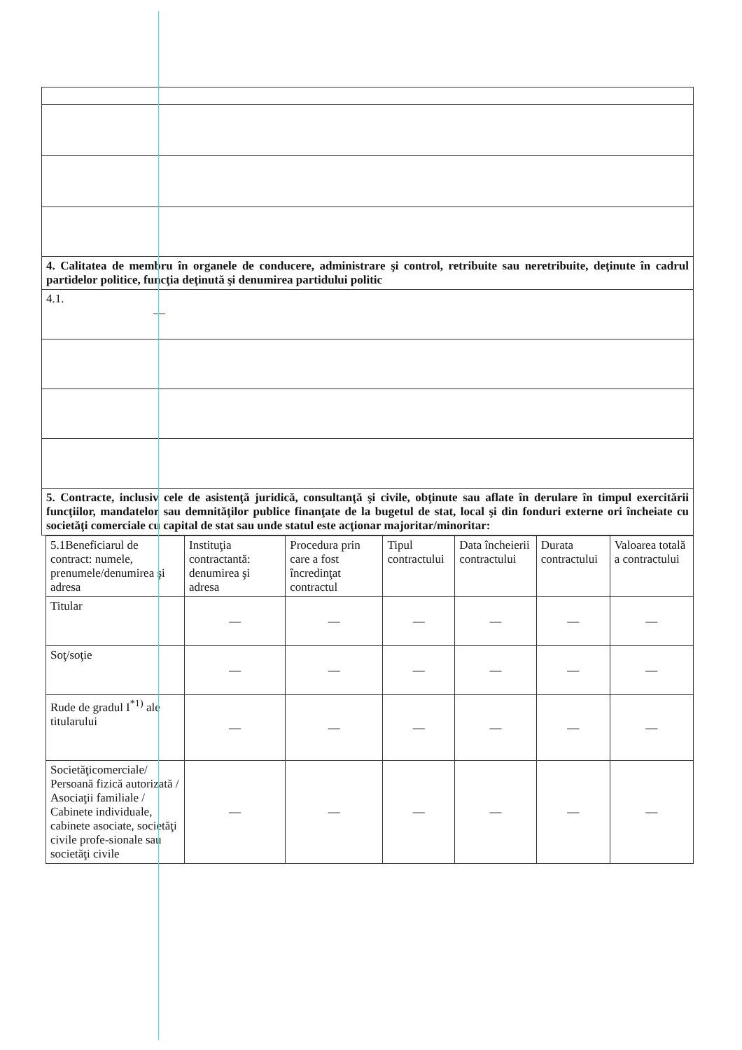| 4. Calitatea de membru în organele de conducere, administrare şi control, retribuite sau neretribuite, deţinute în cadrul partidelor politice, funcţia deţinută şi denumirea partidului politic |
| 4.1. — |
| 5. Contracte, inclusiv cele de asistenţă juridică, consultanţă şi civile, obţinute sau aflate în derulare în timpul exercitării funcţiilor, mandatelor sau demnităţilor publice finanţate de la bugetul de stat, local şi din fonduri externe ori încheiate cu societăţi comerciale cu capital de stat sau unde statul este acţionar majoritar/minoritar: |
| 5.1Beneficiarul de contract: numele, prenumele/denumirea şi adresa | Instituţia contractantă: denumirea şi adresa | Procedura prin care a fost încredinţat contractul | Tipul contractului | Data încheierii contractului | Durata contractului | Valoarea totală a contractului |
| --- | --- | --- | --- | --- | --- | --- |
| Titular | — | — | — | — | — | — |
| Soţ/soţie | — | — | — | — | — | — |
| Rude de gradul I<sup>*1)</sup> ale titularului | — | — | — | — | — | — |
| Societăţicomerciale/ Persoană fizică autorizată / Asociaţii familiale / Cabinete individuale, cabinete asociate, societăţi civile profe-sionale sau societăţi civile | — | — | — | — | — | — |